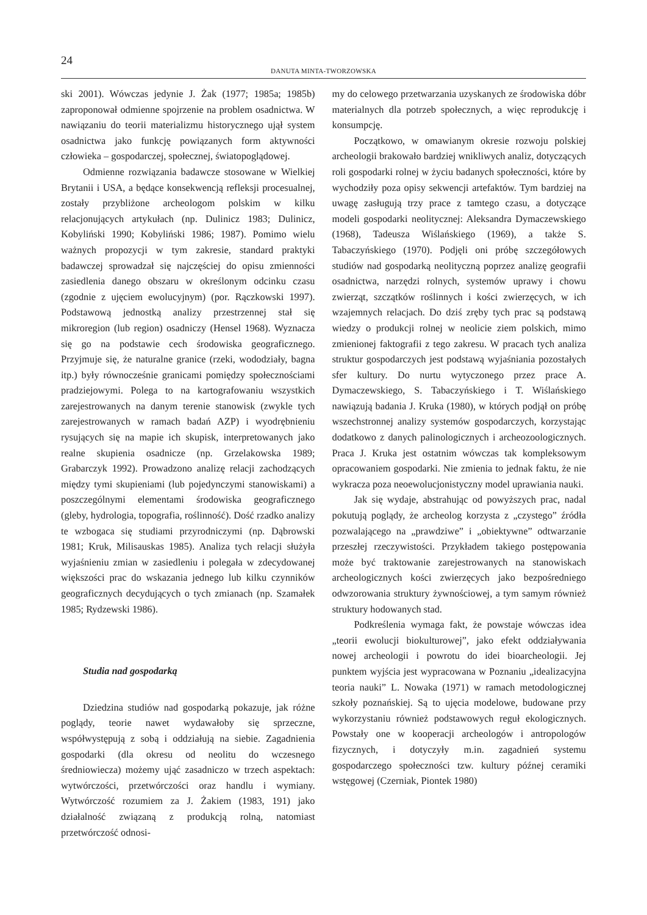24
DANUTA MINTA-TWORZOWSKA
ski 2001). Wówczas jedynie J. Żak (1977; 1985a; 1985b) zaproponował odmienne spojrzenie na problem osadnictwa. W nawiązaniu do teorii materializmu historycznego ujął system osadnictwa jako funkcję powiązanych form aktywności człowieka – gospodarczej, społecznej, światopoglądowej.
Odmienne rozwiązania badawcze stosowane w Wielkiej Brytanii i USA, a będące konsekwencją refleksji procesualnej, zostały przybliżone archeologom polskim w kilku relacjonujących artykułach (np. Dulinicz 1983; Dulinicz, Kobyliński 1990; Kobyliński 1986; 1987). Pomimo wielu ważnych propozycji w tym zakresie, standard praktyki badawczej sprowadzał się najczęściej do opisu zmienności zasiedlenia danego obszaru w określonym odcinku czasu (zgodnie z ujęciem ewolucyjnym) (por. Rączkowski 1997). Podstawową jednostką analizy przestrzennej stał się mikroregion (lub region) osadniczy (Hensel 1968). Wyznacza się go na podstawie cech środowiska geograficznego. Przyjmuje się, że naturalne granice (rzeki, wododziały, bagna itp.) były równocześnie granicami pomiędzy społecznościami pradziejowymi. Polega to na kartografowaniu wszystkich zarejestrowanych na danym terenie stanowisk (zwykle tych zarejestrowanych w ramach badań AZP) i wyodrębnieniu rysujących się na mapie ich skupisk, interpretowanych jako realne skupienia osadnicze (np. Grzelakowska 1989; Grabarczyk 1992). Prowadzono analizę relacji zachodzących między tymi skupieniami (lub pojedynczymi stanowiskami) a poszczególnymi elementami środowiska geograficznego (gleby, hydrologia, topografia, roślinność). Dość rzadko analizy te wzbogaca się studiami przyrodniczymi (np. Dąbrowski 1981; Kruk, Milisauskas 1985). Analiza tych relacji służyła wyjaśnieniu zmian w zasiedleniu i polegała w zdecydowanej większości prac do wskazania jednego lub kilku czynników geograficznych decydujących o tych zmianach (np. Szamałek 1985; Rydzewski 1986).
Studia nad gospodarką
Dziedzina studiów nad gospodarką pokazuje, jak różne poglądy, teorie nawet wydawałoby się sprzeczne, współwystępują z sobą i oddziałują na siebie. Zagadnienia gospodarki (dla okresu od neolitu do wczesnego średniowiecza) możemy ująć zasadniczo w trzech aspektach: wytwórczości, przetwórczości oraz handlu i wymiany. Wytwórczość rozumiem za J. Żakiem (1983, 191) jako działalność związaną z produkcją rolną, natomiast przetwórczość odnosi-
my do celowego przetwarzania uzyskanych ze środowiska dóbr materialnych dla potrzeb społecznych, a więc reprodukcję i konsumpcję.
Początkowo, w omawianym okresie rozwoju polskiej archeologii brakowało bardziej wnikliwych analiz, dotyczących roli gospodarki rolnej w życiu badanych społeczności, które by wychodziły poza opisy sekwencji artefaktów. Tym bardziej na uwagę zasługują trzy prace z tamtego czasu, a dotyczące modeli gospodarki neolitycznej: Aleksandra Dymaczewskiego (1968), Tadeusza Wiślańskiego (1969), a także S. Tabaczyńskiego (1970). Podjęli oni próbę szczegółowych studiów nad gospodarką neolityczną poprzez analizę geografii osadnictwa, narzędzi rolnych, systemów uprawy i chowu zwierząt, szczątków roślinnych i kości zwierzęcych, w ich wzajemnych relacjach. Do dziś zręby tych prac są podstawą wiedzy o produkcji rolnej w neolicie ziem polskich, mimo zmienionej faktografii z tego zakresu. W pracach tych analiza struktur gospodarczych jest podstawą wyjaśniania pozostałych sfer kultury. Do nurtu wytyczonego przez prace A. Dymaczewskiego, S. Tabaczyńskiego i T. Wiślańskiego nawiązują badania J. Kruka (1980), w których podjął on próbę wszechstronnej analizy systemów gospodarczych, korzystając dodatkowo z danych palinologicznych i archeozoologicznych. Praca J. Kruka jest ostatnim wówczas tak kompleksowym opracowaniem gospodarki. Nie zmienia to jednak faktu, że nie wykracza poza neoewolucjonistyczny model uprawiania nauki.
Jak się wydaje, abstrahując od powyższych prac, nadal pokutują poglądy, że archeolog korzysta z „czystego” źródła pozwalającego na „prawdziwe” i „obiektywne” odtwarzanie przeszłej rzeczywistości. Przykładem takiego postępowania może być traktowanie zarejestrowanych na stanowiskach archeologicznych kości zwierzęcych jako bezpośredniego odwzorowania struktury żywnościowej, a tym samym również struktury hodowanych stad.
Podkreślenia wymaga fakt, że powstaje wówczas idea „teorii ewolucji biokulturowej”, jako efekt oddziaływania nowej archeologii i powrotu do idei bioarcheologii. Jej punktem wyjścia jest wypracowana w Poznaniu „idealizacyjna teoria nauki” L. Nowaka (1971) w ramach metodologicznej szkoły poznańskiej. Są to ujęcia modelowe, budowane przy wykorzystaniu również podstawowych reguł ekologicznych. Powstały one w kooperacji archeologów i antropologów fizycznych, i dotyczyły m.in. zagadnień systemu gospodarczego społeczności tzw. kultury późnej ceramiki wstęgowej (Czerniak, Piontek 1980)